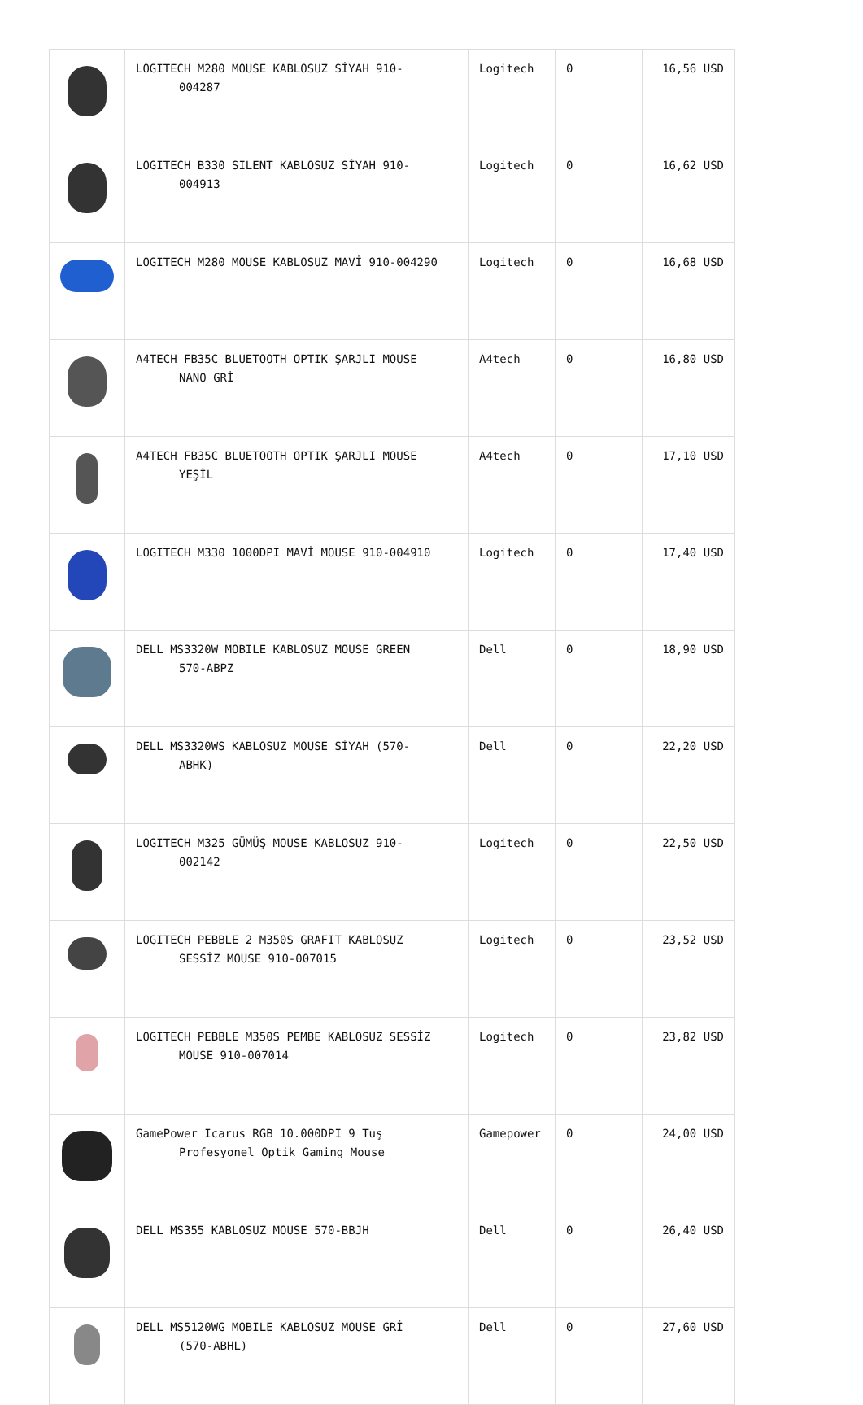| | LOGITECH M280 MOUSE KABLOSUZ SİYAH 910- 004287 | Logitech | 0 | 16,56 USD |
| | LOGITECH B330 SILENT KABLOSUZ SİYAH 910- 004913 | Logitech | 0 | 16,62 USD |
| | LOGITECH M280 MOUSE KABLOSUZ MAVİ 910-004290 | Logitech | 0 | 16,68 USD |
| | A4TECH FB35C BLUETOOTH OPTIK ŞARJLI MOUSE NANO GRİ | A4tech | 0 | 16,80 USD |
| | A4TECH FB35C BLUETOOTH OPTIK ŞARJLI MOUSE YEŞİL | A4tech | 0 | 17,10 USD |
| | LOGITECH M330 1000DPI MAVİ MOUSE 910-004910 | Logitech | 0 | 17,40 USD |
| | DELL MS3320W MOBILE KABLOSUZ MOUSE GREEN 570-ABPZ | Dell | 0 | 18,90 USD |
| | DELL MS3320WS KABLOSUZ MOUSE SİYAH (570- ABHK) | Dell | 0 | 22,20 USD |
| | LOGITECH M325 GÜMÜŞ MOUSE KABLOSUZ 910- 002142 | Logitech | 0 | 22,50 USD |
| | LOGITECH PEBBLE 2 M350S GRAFIT KABLOSUZ SESSİZ MOUSE 910-007015 | Logitech | 0 | 23,52 USD |
| | LOGITECH PEBBLE M350S PEMBE KABLOSUZ SESSİZ MOUSE 910-007014 | Logitech | 0 | 23,82 USD |
| | GamePower Icarus RGB 10.000DPI 9 Tuş Profesyonel Optik Gaming Mouse | Gamepower | 0 | 24,00 USD |
| | DELL MS355 KABLOSUZ MOUSE 570-BBJH | Dell | 0 | 26,40 USD |
| | DELL MS5120WG MOBILE KABLOSUZ MOUSE GRİ (570-ABHL) | Dell | 0 | 27,60 USD |